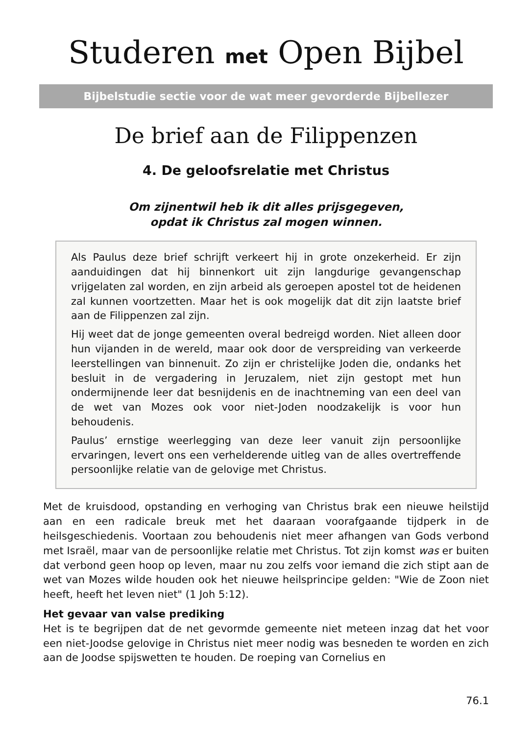Studeren met Open Bijbel
Bijbelstudie sectie voor de wat meer gevorderde Bijbellezer
De brief aan de Filippenzen
4. De geloofsrelatie met Christus
Om zijnentwil heb ik dit alles prijsgegeven,
opdat ik Christus zal mogen winnen.
Als Paulus deze brief schrijft verkeert hij in grote onzekerheid. Er zijn aanduidingen dat hij binnenkort uit zijn langdurige gevangenschap vrijgelaten zal worden, en zijn arbeid als geroepen apostel tot de heidenen zal kunnen voortzetten. Maar het is ook mogelijk dat dit zijn laatste brief aan de Filippenzen zal zijn.
Hij weet dat de jonge gemeenten overal bedreigd worden. Niet alleen door hun vijanden in de wereld, maar ook door de verspreiding van verkeerde leerstellingen van binnenuit. Zo zijn er christelijke Joden die, ondanks het besluit in de vergadering in Jeruzalem, niet zijn gestopt met hun ondermijnende leer dat besnijdenis en de inachtneming van een deel van de wet van Mozes ook voor niet-Joden noodzakelijk is voor hun behoudenis.
Paulus’ ernstige weerlegging van deze leer vanuit zijn persoonlijke ervaringen, levert ons een verhelderende uitleg van de alles overtreffende persoonlijke relatie van de gelovige met Christus.
Met de kruisdood, opstanding en verhoging van Christus brak een nieuwe heilstijd aan en een radicale breuk met het daaraan voorafgaande tijdperk in de heilsgeschiedenis. Voortaan zou behoudenis niet meer afhangen van Gods verbond met Israël, maar van de persoonlijke relatie met Christus. Tot zijn komst was er buiten dat verbond geen hoop op leven, maar nu zou zelfs voor iemand die zich stipt aan de wet van Mozes wilde houden ook het nieuwe heilsprincipe gelden: "Wie de Zoon niet heeft, heeft het leven niet" (1 Joh 5:12).
Het gevaar van valse prediking
Het is te begrijpen dat de net gevormde gemeente niet meteen inzag dat het voor een niet-Joodse gelovige in Christus niet meer nodig was besneden te worden en zich aan de Joodse spijswetten te houden. De roeping van Cornelius en
76.1